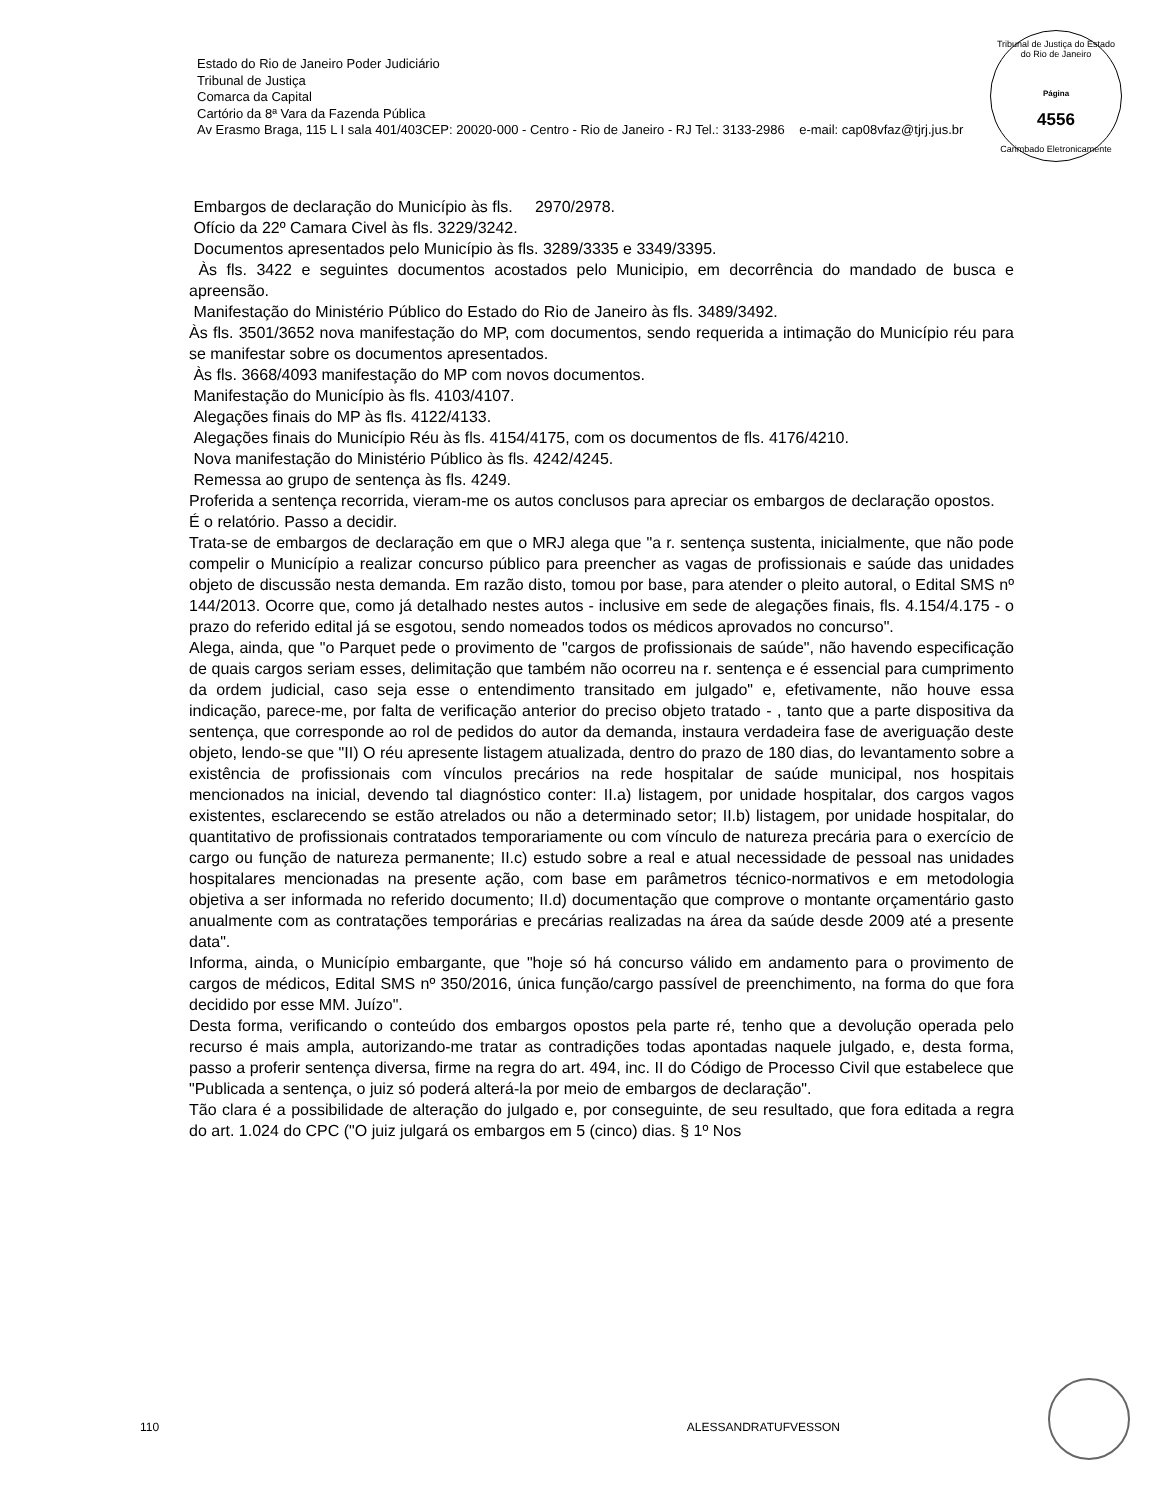Estado do Rio de Janeiro Poder Judiciário
Tribunal de Justiça
Comarca da Capital
Cartório da 8ª Vara da Fazenda Pública
Av Erasmo Braga, 115 L I sala 401/403CEP: 20020-000 - Centro - Rio de Janeiro - RJ Tel.: 3133-2986 e-mail: cap08vfaz@tjrj.jus.br
Tribunal de Justiça do Estado do Rio de Janeiro
Página
4556
Carimbado Eletronicamente
Embargos de declaração do Município às fls. 2970/2978.
Ofício da 22º Camara Civel às fls. 3229/3242.
Documentos apresentados pelo Município às fls. 3289/3335 e 3349/3395.
Às fls. 3422 e seguintes documentos acostados pelo Municipio, em decorrência do mandado de busca e apreensão.
Manifestação do Ministério Público do Estado do Rio de Janeiro às fls. 3489/3492.
Às fls. 3501/3652 nova manifestação do MP, com documentos, sendo requerida a intimação do Município réu para se manifestar sobre os documentos apresentados.
Às fls. 3668/4093 manifestação do MP com novos documentos.
Manifestação do Município às fls. 4103/4107.
Alegações finais do MP às fls. 4122/4133.
Alegações finais do Município Réu às fls. 4154/4175, com os documentos de fls. 4176/4210.
Nova manifestação do Ministério Público às fls. 4242/4245.
Remessa ao grupo de sentença às fls. 4249.
Proferida a sentença recorrida, vieram-me os autos conclusos para apreciar os embargos de declaração opostos.
É o relatório. Passo a decidir.
Trata-se de embargos de declaração em que o MRJ alega que "a r. sentença sustenta, inicialmente, que não pode compelir o Município a realizar concurso público para preencher as vagas de profissionais e saúde das unidades objeto de discussão nesta demanda. Em razão disto, tomou por base, para atender o pleito autoral, o Edital SMS nº 144/2013. Ocorre que, como já detalhado nestes autos - inclusive em sede de alegações finais, fls. 4.154/4.175 - o prazo do referido edital já se esgotou, sendo nomeados todos os médicos aprovados no concurso".
Alega, ainda, que "o Parquet pede o provimento de "cargos de profissionais de saúde", não havendo especificação de quais cargos seriam esses, delimitação que também não ocorreu na r. sentença e é essencial para cumprimento da ordem judicial, caso seja esse o entendimento transitado em julgado" e, efetivamente, não houve essa indicação, parece-me, por falta de verificação anterior do preciso objeto tratado - , tanto que a parte dispositiva da sentença, que corresponde ao rol de pedidos do autor da demanda, instaura verdadeira fase de averiguação deste objeto, lendo-se que "II) O réu apresente listagem atualizada, dentro do prazo de 180 dias, do levantamento sobre a existência de profissionais com vínculos precários na rede hospitalar de saúde municipal, nos hospitais mencionados na inicial, devendo tal diagnóstico conter: II.a) listagem, por unidade hospitalar, dos cargos vagos existentes, esclarecendo se estão atrelados ou não a determinado setor; II.b) listagem, por unidade hospitalar, do quantitativo de profissionais contratados temporariamente ou com vínculo de natureza precária para o exercício de cargo ou função de natureza permanente; II.c) estudo sobre a real e atual necessidade de pessoal nas unidades hospitalares mencionadas na presente ação, com base em parâmetros técnico-normativos e em metodologia objetiva a ser informada no referido documento; II.d) documentação que comprove o montante orçamentário gasto anualmente com as contratações temporárias e precárias realizadas na área da saúde desde 2009 até a presente data".
Informa, ainda, o Município embargante, que "hoje só há concurso válido em andamento para o provimento de cargos de médicos, Edital SMS nº 350/2016, única função/cargo passível de preenchimento, na forma do que fora decidido por esse MM. Juízo".
Desta forma, verificando o conteúdo dos embargos opostos pela parte ré, tenho que a devolução operada pelo recurso é mais ampla, autorizando-me tratar as contradições todas apontadas naquele julgado, e, desta forma, passo a proferir sentença diversa, firme na regra do art. 494, inc. II do Código de Processo Civil que estabelece que "Publicada a sentença, o juiz só poderá alterá-la por meio de embargos de declaração".
Tão clara é a possibilidade de alteração do julgado e, por conseguinte, de seu resultado, que fora editada a regra do art. 1.024 do CPC ("O juiz julgará os embargos em 5 (cinco) dias. § 1º Nos
110 ALESSANDRATUFVESSON